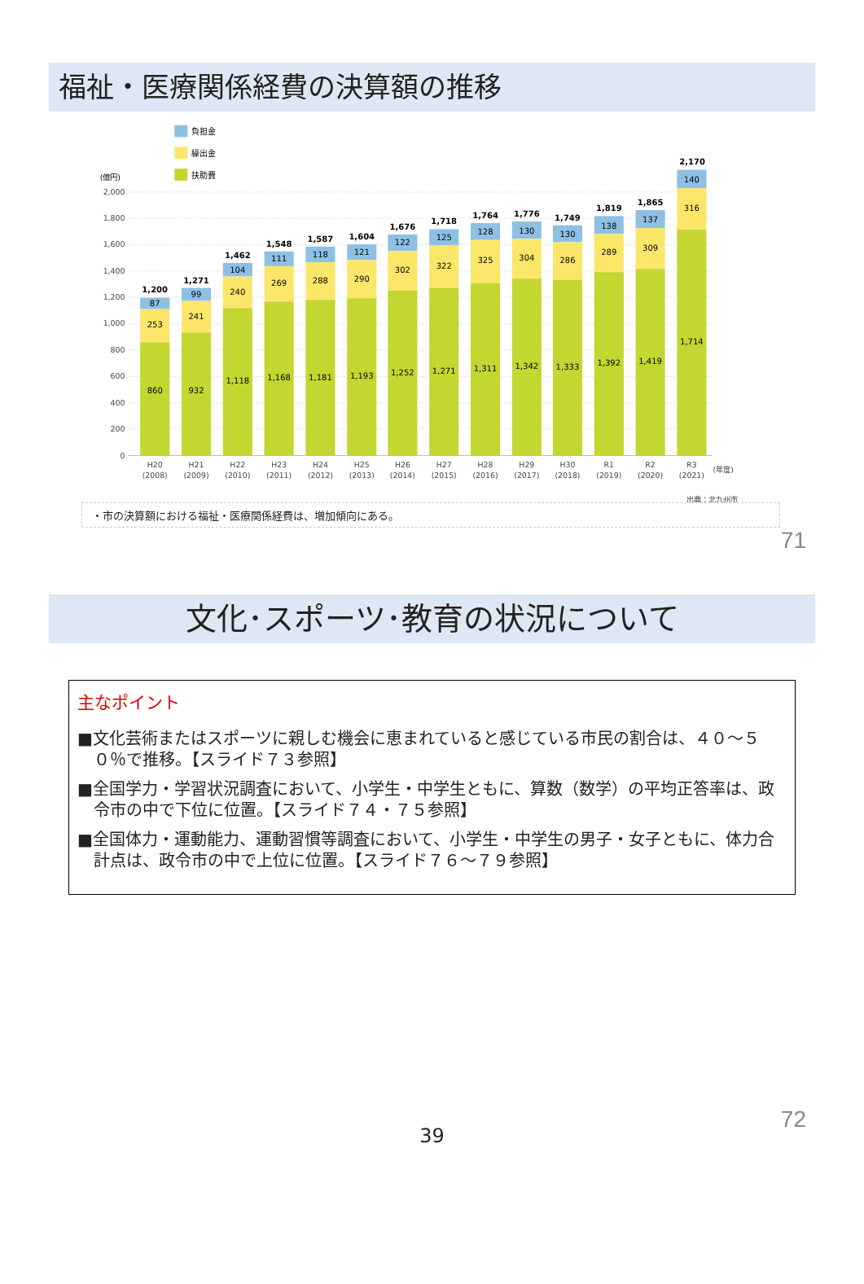福祉・医療関係経費の決算額の推移
負担金
繰出金
扶助費
(億円)
2,000
1,800
1,600
1,400
1,200
1,000
800
600
400
200
0
1,200
87
253
860
1,271
99
241
932
1,462
104
240
1,118
1,548
111
269
1,168
1,587
118
288
1,181
1,604
121
290
1,193
1,676
122
302
1,252
1,718
125
322
1,271
1,764
128
325
1,311
1,776
130
304
1,342
1,749
130
286
1,333
1,819
138
289
1,392
1,865
137
309
1,419
2,170
140
316
1,714
H20
(2008)
H21
(2009)
H22
(2010)
H23
(2011)
H24
(2012)
H25
(2013)
H26
(2014)
H27
(2015)
H28
(2016)
H29
(2017)
H30
(2018)
R1
(2019)
R2
(2020)
R3
(2021)
(年度)
出典：北九州市
・市の決算額における福祉・医療関係経費は、増加傾向にある。
71
文化･スポーツ･教育の状況について
主なポイント
■文化芸術またはスポーツに親しむ機会に恵まれていると感じている市民の割合は、４０～５０％で推移。【スライド７３参照】
■全国学力・学習状況調査において、小学生・中学生ともに、算数（数学）の平均正答率は、政令市の中で下位に位置。【スライド７４・７５参照】
■全国体力・運動能力、運動習慣等調査において、小学生・中学生の男子・女子ともに、体力合計点は、政令市の中で上位に位置。【スライド７６～７９参照】
72
39